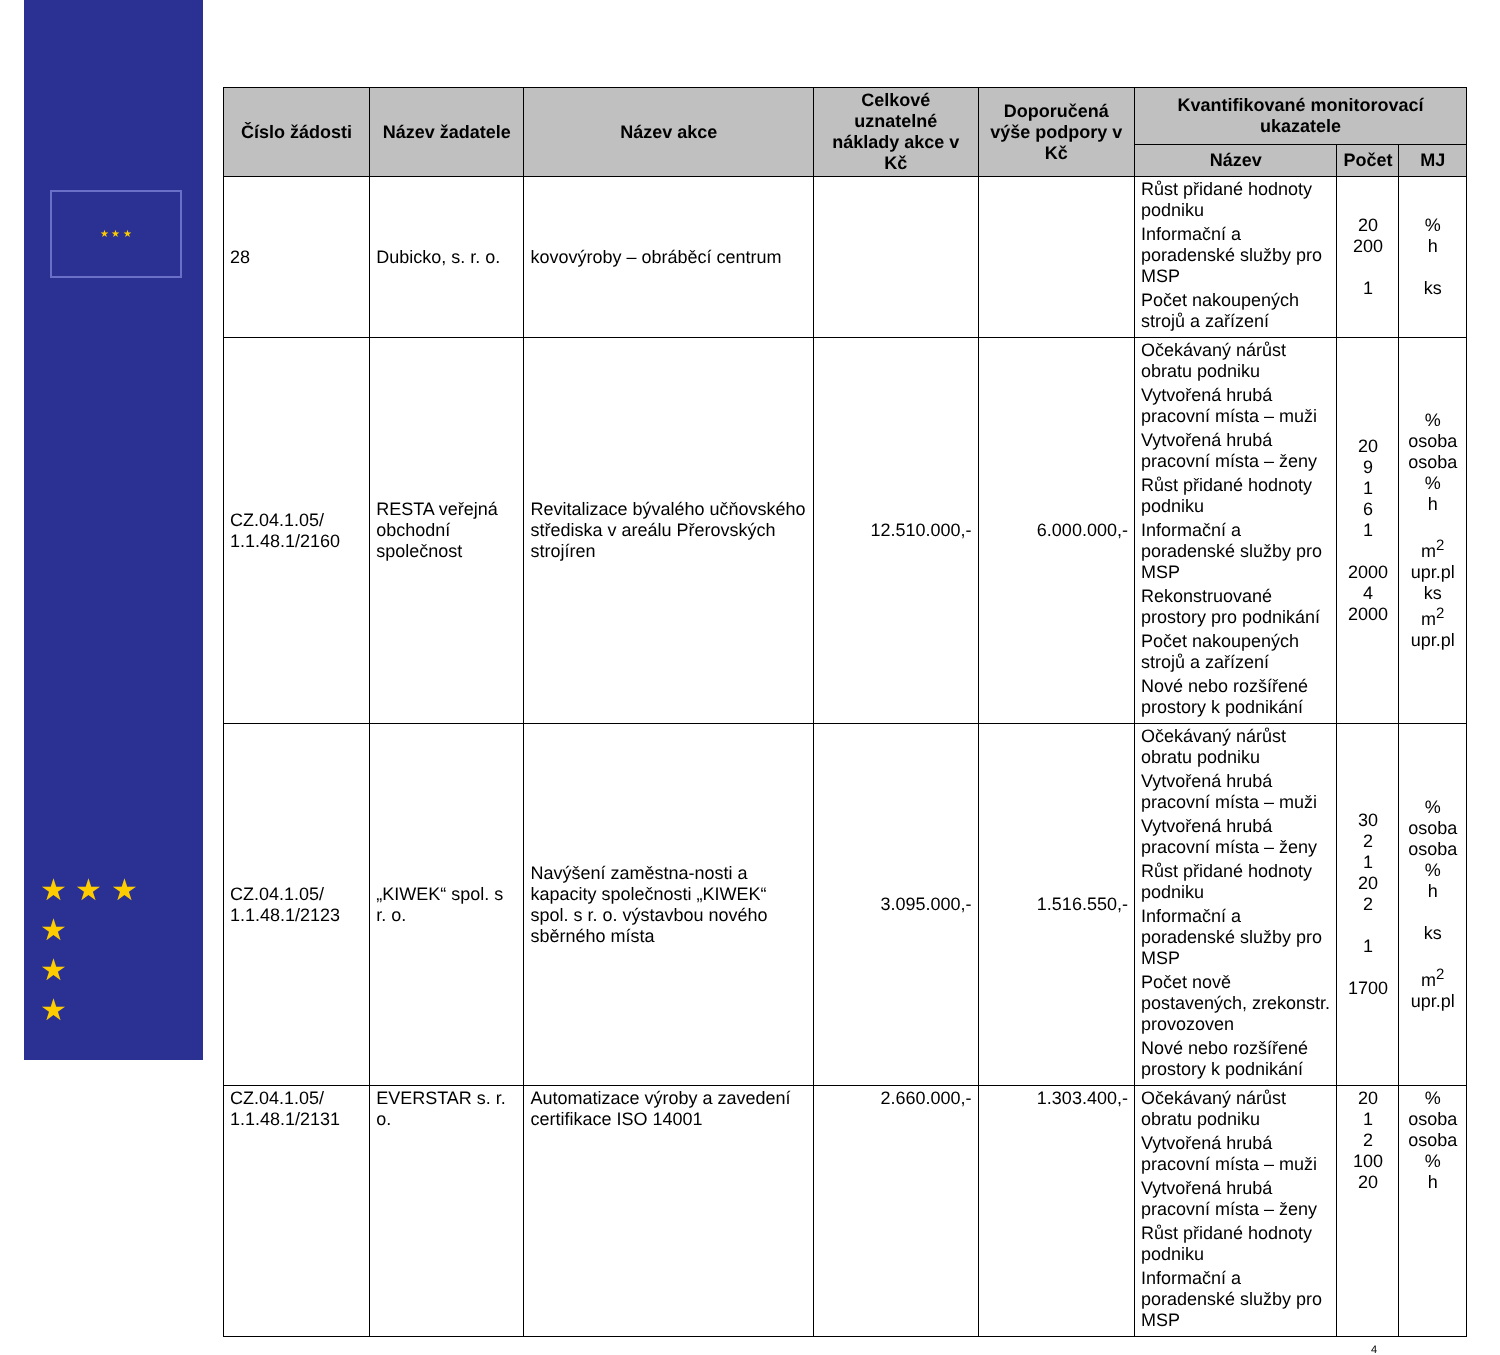★ ★ ★
★ ★ ★
★
★
★
| Číslo žádosti | Název žadatele | Název akce | Celkové uznatelné náklady akce v Kč | Doporučená výše podpory v Kč | Kvantifikované monitorovací ukazatele | | |
| --- | --- | --- | --- | --- | --- | --- | --- |
| | | | | | Název | Počet | MJ |
| 28 | Dubicko, s. r. o. | kovovýroby – obráběcí centrum | | | Růst přidané hodnoty podniku Informační a poradenské služby pro MSP Počet nakoupených strojů a zařízení | 20 200 1 | % h ks |
| CZ.04.1.05/ 1.1.48.1/2160 | RESTA veřejná obchodní společnost | Revitalizace bývalého učňovského střediska v areálu Přerovských strojíren | 12.510.000,- | 6.000.000,- | Očekávaný nárůst obratu podniku Vytvořená hrubá pracovní místa – muži Vytvořená hrubá pracovní místa – ženy Růst přidané hodnoty podniku Informační a poradenské služby pro MSP Rekonstruované prostory pro podnikání Počet nakoupených strojů a zařízení Nové nebo rozšířené prostory k podnikání | 20 9 1 6 1 2000 4 2000 | % osoba osoba % h m<sup>2</sup> upr.pl ks m<sup>2</sup> upr.pl |
| CZ.04.1.05/ 1.1.48.1/2123 | „KIWEK“ spol. s r. o. | Navýšení zaměstna-nosti a kapacity společnosti „KIWEK“ spol. s r. o. výstavbou nového sběrného místa | 3.095.000,- | 1.516.550,- | Očekávaný nárůst obratu podniku Vytvořená hrubá pracovní místa – muži Vytvořená hrubá pracovní místa – ženy Růst přidané hodnoty podniku Informační a poradenské služby pro MSP Počet nově postavených, zrekonstr. provozoven Nové nebo rozšířené prostory k podnikání | 30 2 1 20 2 1 1700 | % osoba osoba % h ks m<sup>2</sup> upr.pl |
| CZ.04.1.05/ 1.1.48.1/2131 | EVERSTAR s. r. o. | Automatizace výroby a zavedení certifikace ISO 14001 | 2.660.000,- | 1.303.400,- | Očekávaný nárůst obratu podniku Vytvořená hrubá pracovní místa – muži Vytvořená hrubá pracovní místa – ženy Růst přidané hodnoty podniku Informační a poradenské služby pro MSP | 20 1 2 100 20 | % osoba osoba % h |
4